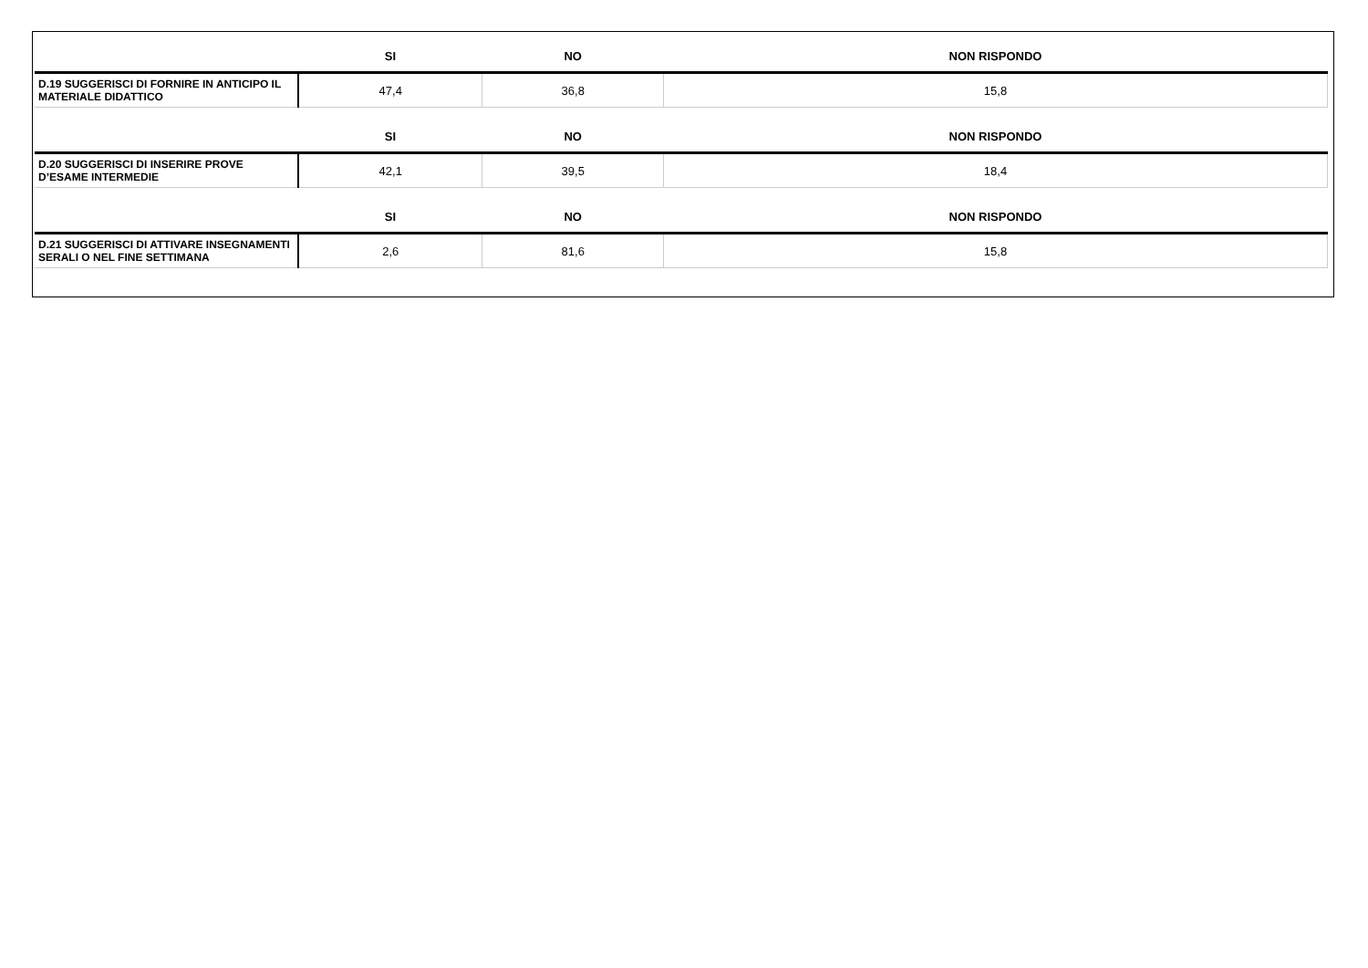| | SI | NO | NON RISPONDO |
| --- | --- | --- | --- |
| D.19 SUGGERISCI DI FORNIRE IN ANTICIPO IL MATERIALE DIDATTICO | 47,4 | 36,8 | 15,8 |
| | SI | NO | NON RISPONDO |
| D.20 SUGGERISCI DI INSERIRE PROVE D’ESAME INTERMEDIE | 42,1 | 39,5 | 18,4 |
| | SI | NO | NON RISPONDO |
| D.21 SUGGERISCI DI ATTIVARE INSEGNAMENTI SERALI O NEL FINE SETTIMANA | 2,6 | 81,6 | 15,8 |